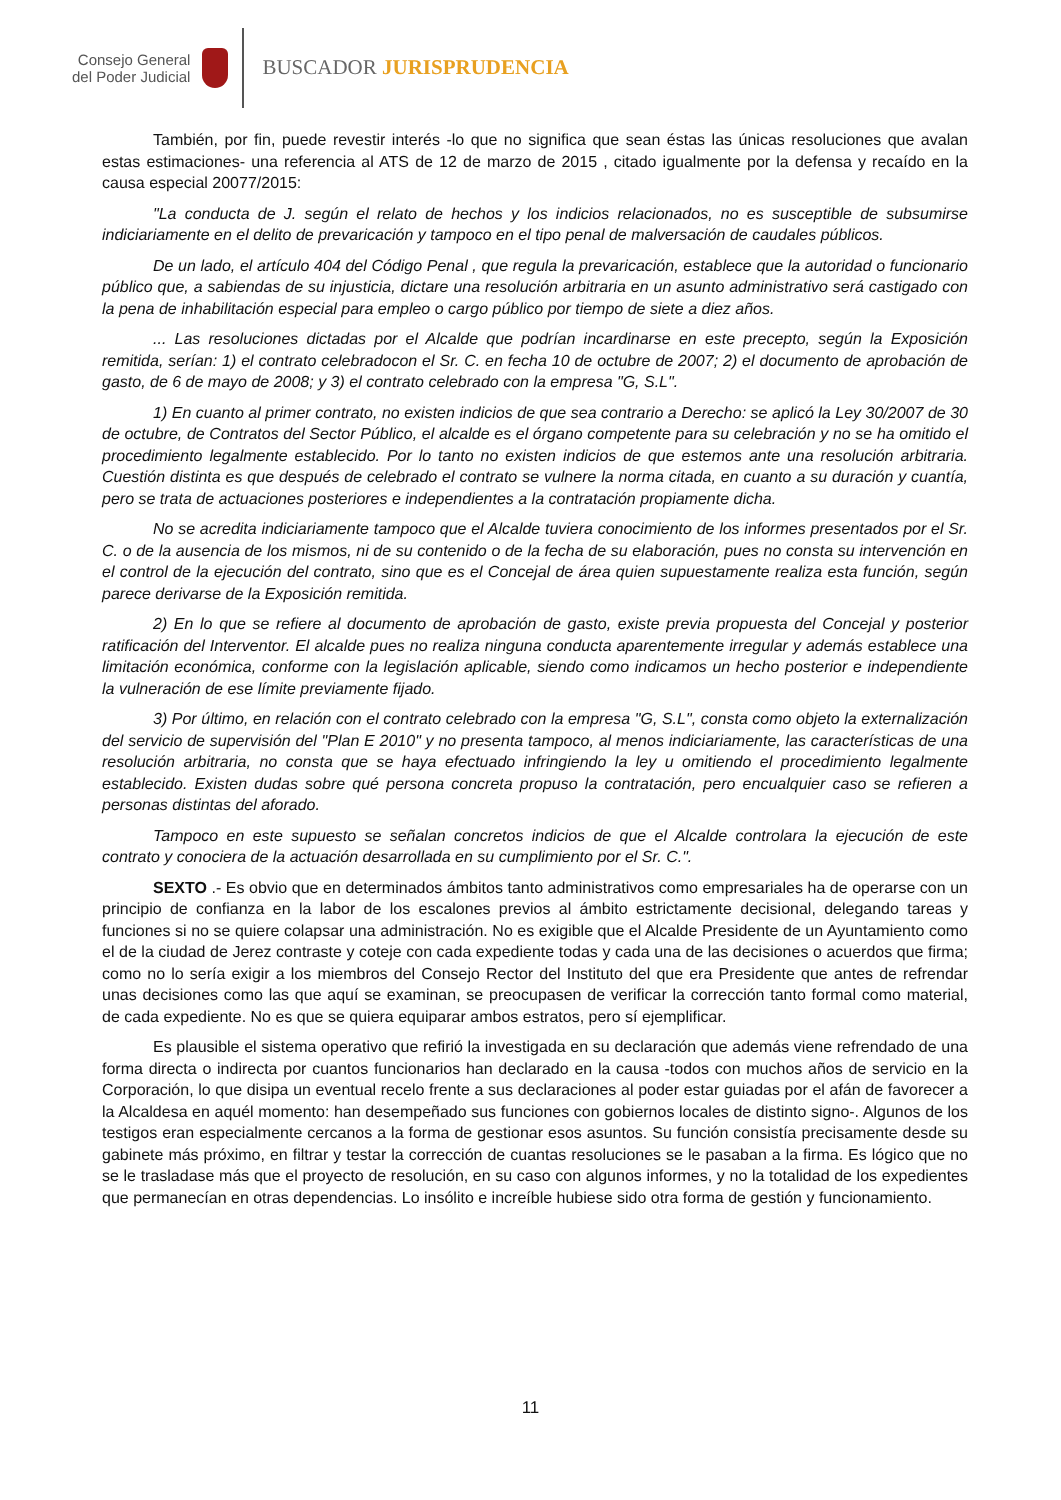Consejo General
del Poder Judicial
BUSCADOR JURISPRUDENCIA
También, por fin, puede revestir interés -lo que no significa que sean éstas las únicas resoluciones que avalan estas estimaciones- una referencia al ATS de 12 de marzo de 2015 , citado igualmente por la defensa y recaído en la causa especial 20077/2015:
"La conducta de J. según el relato de hechos y los indicios relacionados, no es susceptible de subsumirse indiciariamente en el delito de prevaricación y tampoco en el tipo penal de malversación de caudales públicos.
De un lado, el artículo 404 del Código Penal , que regula la prevaricación, establece que la autoridad o funcionario público que, a sabiendas de su injusticia, dictare una resolución arbitraria en un asunto administrativo será castigado con la pena de inhabilitación especial para empleo o cargo público por tiempo de siete a diez años.
... Las resoluciones dictadas por el Alcalde que podrían incardinarse en este precepto, según la Exposición remitida, serían: 1) el contrato celebradocon el Sr. C. en fecha 10 de octubre de 2007; 2) el documento de aprobación de gasto, de 6 de mayo de 2008; y 3) el contrato celebrado con la empresa "G, S.L".
1) En cuanto al primer contrato, no existen indicios de que sea contrario a Derecho: se aplicó la Ley 30/2007 de 30 de octubre, de Contratos del Sector Público, el alcalde es el órgano competente para su celebración y no se ha omitido el procedimiento legalmente establecido. Por lo tanto no existen indicios de que estemos ante una resolución arbitraria. Cuestión distinta es que después de celebrado el contrato se vulnere la norma citada, en cuanto a su duración y cuantía, pero se trata de actuaciones posteriores e independientes a la contratación propiamente dicha.
No se acredita indiciariamente tampoco que el Alcalde tuviera conocimiento de los informes presentados por el Sr. C. o de la ausencia de los mismos, ni de su contenido o de la fecha de su elaboración, pues no consta su intervención en el control de la ejecución del contrato, sino que es el Concejal de área quien supuestamente realiza esta función, según parece derivarse de la Exposición remitida.
2) En lo que se refiere al documento de aprobación de gasto, existe previa propuesta del Concejal y posterior ratificación del Interventor. El alcalde pues no realiza ninguna conducta aparentemente irregular y además establece una limitación económica, conforme con la legislación aplicable, siendo como indicamos un hecho posterior e independiente la vulneración de ese límite previamente fijado.
3) Por último, en relación con el contrato celebrado con la empresa "G, S.L", consta como objeto la externalización del servicio de supervisión del "Plan E 2010" y no presenta tampoco, al menos indiciariamente, las características de una resolución arbitraria, no consta que se haya efectuado infringiendo la ley u omitiendo el procedimiento legalmente establecido. Existen dudas sobre qué persona concreta propuso la contratación, pero encualquier caso se refieren a personas distintas del aforado.
Tampoco en este supuesto se señalan concretos indicios de que el Alcalde controlara la ejecución de este contrato y conociera de la actuación desarrollada en su cumplimiento por el Sr. C.".
SEXTO .- Es obvio que en determinados ámbitos tanto administrativos como empresariales ha de operarse con un principio de confianza en la labor de los escalones previos al ámbito estrictamente decisional, delegando tareas y funciones si no se quiere colapsar una administración. No es exigible que el Alcalde Presidente de un Ayuntamiento como el de la ciudad de Jerez contraste y coteje con cada expediente todas y cada una de las decisiones o acuerdos que firma; como no lo sería exigir a los miembros del Consejo Rector del Instituto del que era Presidente que antes de refrendar unas decisiones como las que aquí se examinan, se preocupasen de verificar la corrección tanto formal como material, de cada expediente. No es que se quiera equiparar ambos estratos, pero sí ejemplificar.
Es plausible el sistema operativo que refirió la investigada en su declaración que además viene refrendado de una forma directa o indirecta por cuantos funcionarios han declarado en la causa -todos con muchos años de servicio en la Corporación, lo que disipa un eventual recelo frente a sus declaraciones al poder estar guiadas por el afán de favorecer a la Alcaldesa en aquél momento: han desempeñado sus funciones con gobiernos locales de distinto signo-. Algunos de los testigos eran especialmente cercanos a la forma de gestionar esos asuntos. Su función consistía precisamente desde su gabinete más próximo, en filtrar y testar la corrección de cuantas resoluciones se le pasaban a la firma. Es lógico que no se le trasladase más que el proyecto de resolución, en su caso con algunos informes, y no la totalidad de los expedientes que permanecían en otras dependencias. Lo insólito e increíble hubiese sido otra forma de gestión y funcionamiento.
11